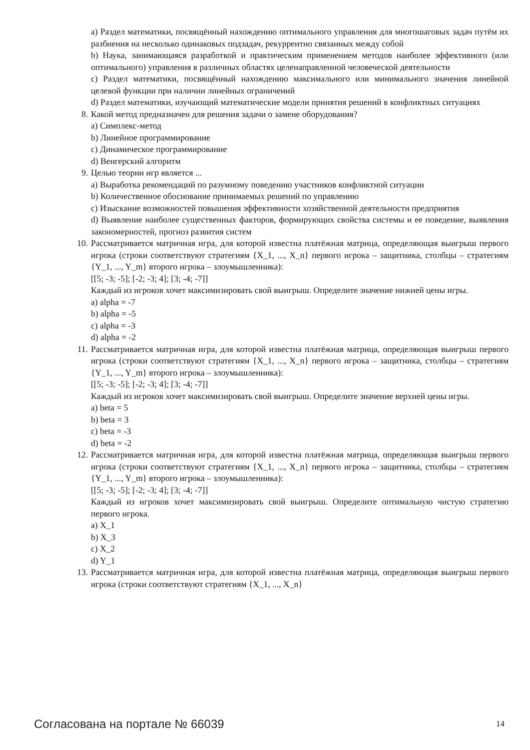a) Раздел математики, посвящённый нахождению оптимального управления для многошаговых задач путём их разбиения на несколько одинаковых подзадач, рекуррентно связанных между собой
b) Наука, занимающаяся разработкой и практическим применением методов наиболее эффективного (или оптимального) управления в различных областях целенаправленной человеческой деятельности
c) Раздел математики, посвящённый нахождению максимального или минимального значения линейной целевой функции при наличии линейных ограничений
d) Раздел математики, изучающий математические модели принятия решений в конфликтных ситуациях
8. Какой метод предназначен для решения задачи о замене оборудования?
a) Симплекс-метод
b) Линейное программирование
c) Динамическое программирование
d) Венгерский алгоритм
9. Целью теории игр является ...
a) Выработка рекомендаций по разумному поведению участников конфликтной ситуации
b) Количественное обоснование принимаемых решений по управлению
c) Изыскание возможностей повышения эффективности хозяйственной деятельности предприятия
d) Выявление наиболее существенных факторов, формирующих свойства системы и ее поведение, выявления закономерностей, прогноз развития систем
10. Рассматривается матричная игра, для которой известна платёжная матрица, определяющая выигрыш первого игрока (строки соответствуют стратегиям {X_1, ..., X_n} первого игрока – защитника, столбцы – стратегиям {Y_1, ..., Y_m} второго игрока – злоумышленника):
[[5; -3; -5]; [-2; -3; 4]; [3; -4; -7]]
Каждый из игроков хочет максимизировать свой выигрыш. Определите значение нижней цены игры.
a) alpha = -7
b) alpha = -5
c) alpha = -3
d) alpha = -2
11. Рассматривается матричная игра, для которой известна платёжная матрица, определяющая выигрыш первого игрока (строки соответствуют стратегиям {X_1, ..., X_n} первого игрока – защитника, столбцы – стратегиям {Y_1, ..., Y_m} второго игрока – злоумышленника):
[[5; -3; -5]; [-2; -3; 4]; [3; -4; -7]]
Каждый из игроков хочет максимизировать свой выигрыш. Определите значение верхней цены игры.
a) beta = 5
b) beta = 3
c) beta = -3
d) beta = -2
12. Рассматривается матричная игра, для которой известна платёжная матрица, определяющая выигрыш первого игрока (строки соответствуют стратегиям {X_1, ..., X_n} первого игрока – защитника, столбцы – стратегиям {Y_1, ..., Y_m} второго игрока – злоумышленника):
[[5; -3; -5]; [-2; -3; 4]; [3; -4; -7]]
Каждый из игроков хочет максимизировать свой выигрыш. Определите оптимальную чистую стратегию первого игрока.
a) X_1
b) X_3
c) X_2
d) Y_1
13. Рассматривается матричная игра, для которой известна платёжная матрица, определяющая выигрыш первого игрока (строки соответствуют стратегиям {X_1, ..., X_n}
Согласована на портале № 66039 14